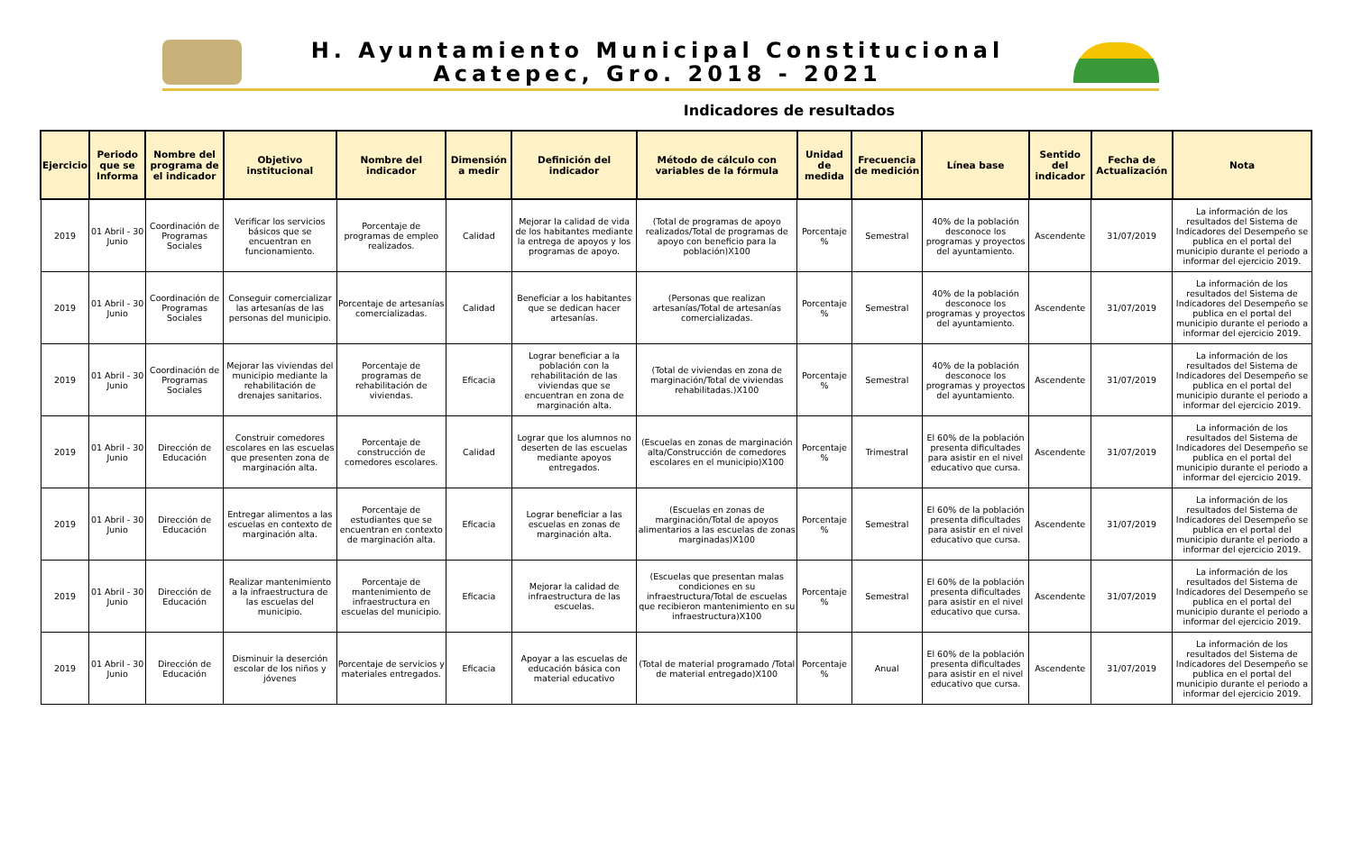H. Ayuntamiento Municipal Constitucional
Acatepec, Gro. 2018 - 2021
Indicadores de resultados
| Ejercicio | Periodo que se Informa | Nombre del programa de el indicador | Objetivo institucional | Nombre del indicador | Dimensión a medir | Definición del indicador | Método de cálculo con variables de la fórmula | Unidad de medida | Frecuencia de medición | Línea base | Sentido del indicador | Fecha de Actualización | Nota |
| --- | --- | --- | --- | --- | --- | --- | --- | --- | --- | --- | --- | --- | --- |
| 2019 | 01 Abril - 30 Junio | Coordinación de Programas Sociales | Verificar los servicios básicos que se encuentran en funcionamiento. | Porcentaje de programas de empleo realizados. | Calidad | Mejorar la calidad de vida de los habitantes mediante la entrega de apoyos y los programas de apoyo. | (Total de programas de apoyo realizados/Total de programas de apoyo con beneficio para la población)X100 | Porcentaje % | Semestral | 40% de la población desconoce los programas y proyectos del ayuntamiento. | Ascendente | 31/07/2019 | La información de los resultados del Sistema de Indicadores del Desempeño se publica en el portal del municipio durante el periodo a informar del ejercicio 2019. |
| 2019 | 01 Abril - 30 Junio | Coordinación de Programas Sociales | Conseguir comercializar las artesanías de las personas del municipio. | Porcentaje de artesanías comercializadas. | Calidad | Beneficiar a los habitantes que se dedican hacer artesanías. | (Personas que realizan artesanías/Total de artesanías comercializadas. | Porcentaje % | Semestral | 40% de la población desconoce los programas y proyectos del ayuntamiento. | Ascendente | 31/07/2019 | La información de los resultados del Sistema de Indicadores del Desempeño se publica en el portal del municipio durante el periodo a informar del ejercicio 2019. |
| 2019 | 01 Abril - 30 Junio | Coordinación de Programas Sociales | Mejorar las viviendas del municipio mediante la rehabilitación de drenajes sanitarios. | Porcentaje de programas de rehabilitación de viviendas. | Eficacia | Lograr beneficiar a la población con la rehabilitación de las viviendas que se encuentran en zona de marginación alta. | (Total de viviendas en zona de marginación/Total de viviendas rehabilitadas.)X100 | Porcentaje % | Semestral | 40% de la población desconoce los programas y proyectos del ayuntamiento. | Ascendente | 31/07/2019 | La información de los resultados del Sistema de Indicadores del Desempeño se publica en el portal del municipio durante el periodo a informar del ejercicio 2019. |
| 2019 | 01 Abril - 30 Junio | Dirección de Educación | Construir comedores escolares en las escuelas que presenten zona de marginación alta. | Porcentaje de construcción de comedores escolares. | Calidad | Lograr que los alumnos no deserten de las escuelas mediante apoyos entregados. | (Escuelas en zonas de marginación alta/Construcción de comedores escolares en el municipio)X100 | Porcentaje % | Trimestral | El 60% de la población presenta dificultades para asistir en el nivel educativo que cursa. | Ascendente | 31/07/2019 | La información de los resultados del Sistema de Indicadores del Desempeño se publica en el portal del municipio durante el periodo a informar del ejercicio 2019. |
| 2019 | 01 Abril - 30 Junio | Dirección de Educación | Entregar alimentos a las escuelas en contexto de marginación alta. | Porcentaje de estudiantes que se encuentran en contexto de marginación alta. | Eficacia | Lograr beneficiar a las escuelas en zonas de marginación alta. | (Escuelas en zonas de marginación/Total de apoyos alimentarios a las escuelas de zonas marginadas)X100 | Porcentaje % | Semestral | El 60% de la población presenta dificultades para asistir en el nivel educativo que cursa. | Ascendente | 31/07/2019 | La información de los resultados del Sistema de Indicadores del Desempeño se publica en el portal del municipio durante el periodo a informar del ejercicio 2019. |
| 2019 | 01 Abril - 30 Junio | Dirección de Educación | Realizar mantenimiento a la infraestructura de las escuelas del municipio. | Porcentaje de mantenimiento de infraestructura en escuelas del municipio. | Eficacia | Mejorar la calidad de infraestructura de las escuelas. | (Escuelas que presentan malas condiciones en su infraestructura/Total de escuelas que recibieron mantenimiento en su infraestructura)X100 | Porcentaje % | Semestral | El 60% de la población presenta dificultades para asistir en el nivel educativo que cursa. | Ascendente | 31/07/2019 | La información de los resultados del Sistema de Indicadores del Desempeño se publica en el portal del municipio durante el periodo a informar del ejercicio 2019. |
| 2019 | 01 Abril - 30 Junio | Dirección de Educación | Disminuir la deserción escolar de los niños y jóvenes | Porcentaje de servicios y materiales entregados. | Eficacia | Apoyar a las escuelas de educación básica con material educativo | (Total de material programado /Total de material entregado)X100 | Porcentaje % | Anual | El 60% de la población presenta dificultades para asistir en el nivel educativo que cursa. | Ascendente | 31/07/2019 | La información de los resultados del Sistema de Indicadores del Desempeño se publica en el portal del municipio durante el periodo a informar del ejercicio 2019. |